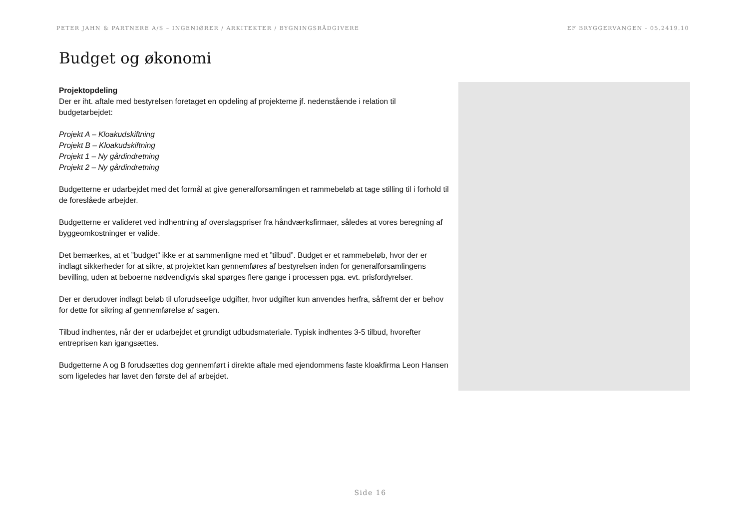PETER JAHN & PARTNERE A/S – INGENIØRER / ARKITEKTER / BYGNINGSRÅDGIVERE EF BRYGGERVANGEN - 05.2419.10
Budget og økonomi
Projektopdeling
Der er iht. aftale med bestyrelsen foretaget en opdeling af projekterne jf. nedenstående i relation til budgetarbejdet:
Projekt A – Kloakudskiftning
Projekt B – Kloakudskiftning
Projekt 1 – Ny gårdindretning
Projekt 2 – Ny gårdindretning
Budgetterne er udarbejdet med det formål at give generalforsamlingen et rammebeløb at tage stilling til i forhold til de foreslåede arbejder.
Budgetterne er valideret ved indhentning af overslagspriser fra håndværksfirmaer, således at vores beregning af byggeomkostninger er valide.
Det bemærkes, at et ”budget” ikke er at sammenligne med et ”tilbud”. Budget er et rammebeløb, hvor der er indlagt sikkerheder for at sikre, at projektet kan gennemføres af bestyrelsen inden for generalforsamlingens bevilling, uden at beboerne nødvendigvis skal spørges flere gange i processen pga. evt. prisfordyrelser.
Der er derudover indlagt beløb til uforudseelige udgifter, hvor udgifter kun anvendes herfra, såfremt der er behov for dette for sikring af gennemførelse af sagen.
Tilbud indhentes, når der er udarbejdet et grundigt udbudsmateriale. Typisk indhentes 3-5 tilbud, hvorefter entreprisen kan igangsættes.
Budgetterne A og B forudsættes dog gennemført i direkte aftale med ejendommens faste kloakfirma Leon Hansen som ligeledes har lavet den første del af arbejdet.
Side 16